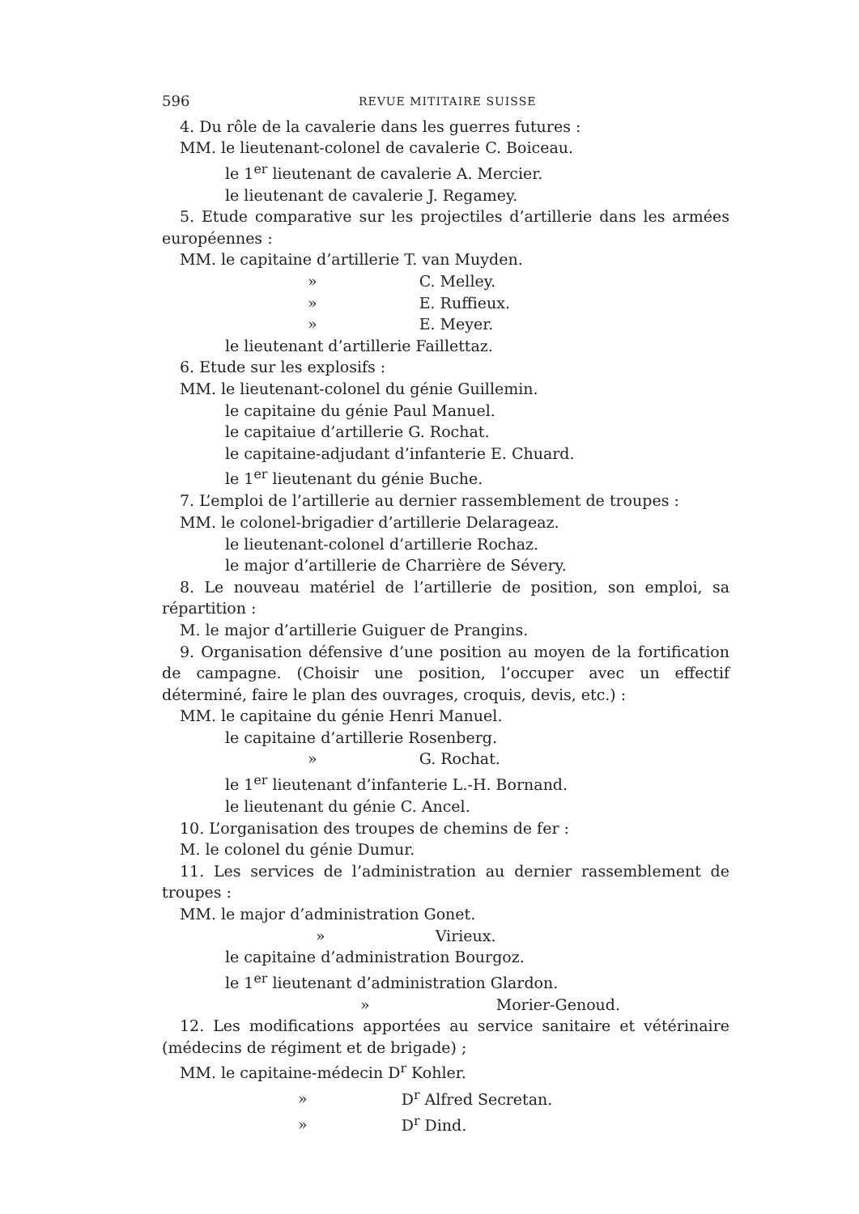596 REVUE MITITAIRE SUISSE
4. Du rôle de la cavalerie dans les guerres futures :
MM. le lieutenant-colonel de cavalerie C. Boiceau.
le 1<sup>er</sup> lieutenant de cavalerie A. Mercier.
le lieutenant de cavalerie J. Regamey.
5. Etude comparative sur les projectiles d’artillerie dans les armées européennes :
MM. le capitaine d’artillerie T. van Muyden.
» C. Melley.
» E. Ruffieux.
» E. Meyer.
le lieutenant d’artillerie Faillettaz.
6. Etude sur les explosifs :
MM. le lieutenant-colonel du génie Guillemin.
le capitaine du génie Paul Manuel.
le capitaiue d’artillerie G. Rochat.
le capitaine-adjudant d’infanterie E. Chuard.
le 1<sup>er</sup> lieutenant du génie Buche.
7. L’emploi de l’artillerie au dernier rassemblement de troupes :
MM. le colonel-brigadier d’artillerie Delarageaz.
le lieutenant-colonel d’artillerie Rochaz.
le major d’artillerie de Charrière de Sévery.
8. Le nouveau matériel de l’artillerie de position, son emploi, sa répartition :
M. le major d’artillerie Guiguer de Prangins.
9. Organisation défensive d’une position au moyen de la fortification de campagne. (Choisir une position, l’occuper avec un effectif déterminé, faire le plan des ouvrages, croquis, devis, etc.) :
MM. le capitaine du génie Henri Manuel.
le capitaine d’artillerie Rosenberg.
» G. Rochat.
le 1<sup>er</sup> lieutenant d’infanterie L.-H. Bornand.
le lieutenant du génie C. Ancel.
10. L’organisation des troupes de chemins de fer :
M. le colonel du génie Dumur.
11. Les services de l’administration au dernier rassemblement de troupes :
MM. le major d’administration Gonet.
» Virieux.
le capitaine d’administration Bourgoz.
le 1<sup>er</sup> lieutenant d’administration Glardon.
» Morier-Genoud.
12. Les modifications apportées au service sanitaire et vétérinaire (médecins de régiment et de brigade) ;
MM. le capitaine-médecin D<sup>r</sup> Kohler.
» D<sup>r</sup> Alfred Secretan.
» D<sup>r</sup> Dind.